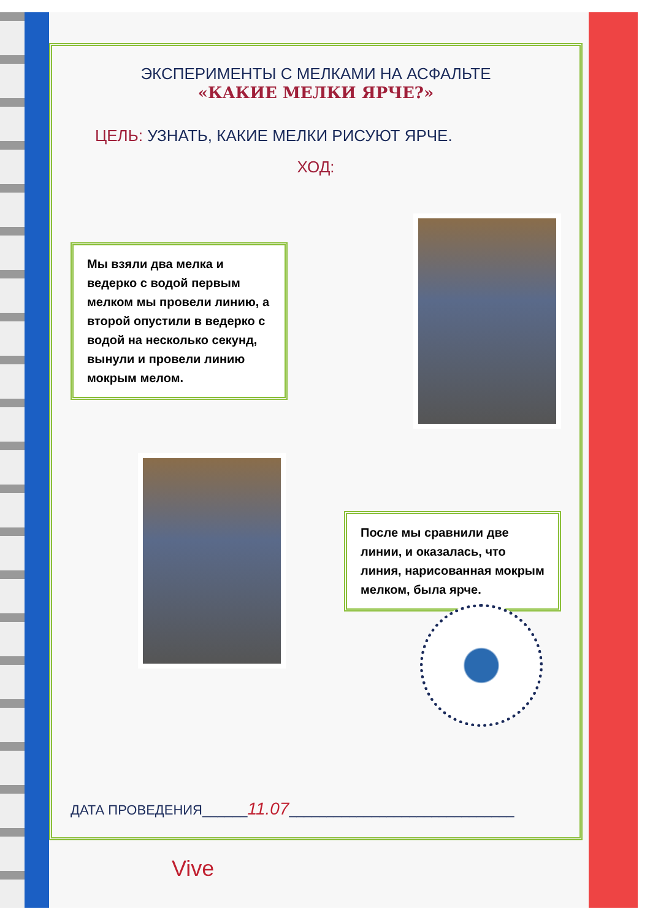ЭКСПЕРИМЕНТЫ С МЕЛКАМИ НА АСФАЛЬТЕ
«КАКИЕ МЕЛКИ ЯРЧЕ?»
ЦЕЛЬ: УЗНАТЬ, КАКИЕ МЕЛКИ РИСУЮТ ЯРЧЕ.
ХОД:
Мы взяли два мелка и ведерко с водой первым мелком мы провели линию, а второй опустили в ведерко с водой на несколько секунд, вынули и провели линию мокрым мелом.
После мы сравнили две линии, и оказалась, что линия, нарисованная мокрым мелком, была ярче.
ДАТА ПРОВЕДЕНИЯ______11.07______________________________
Vive